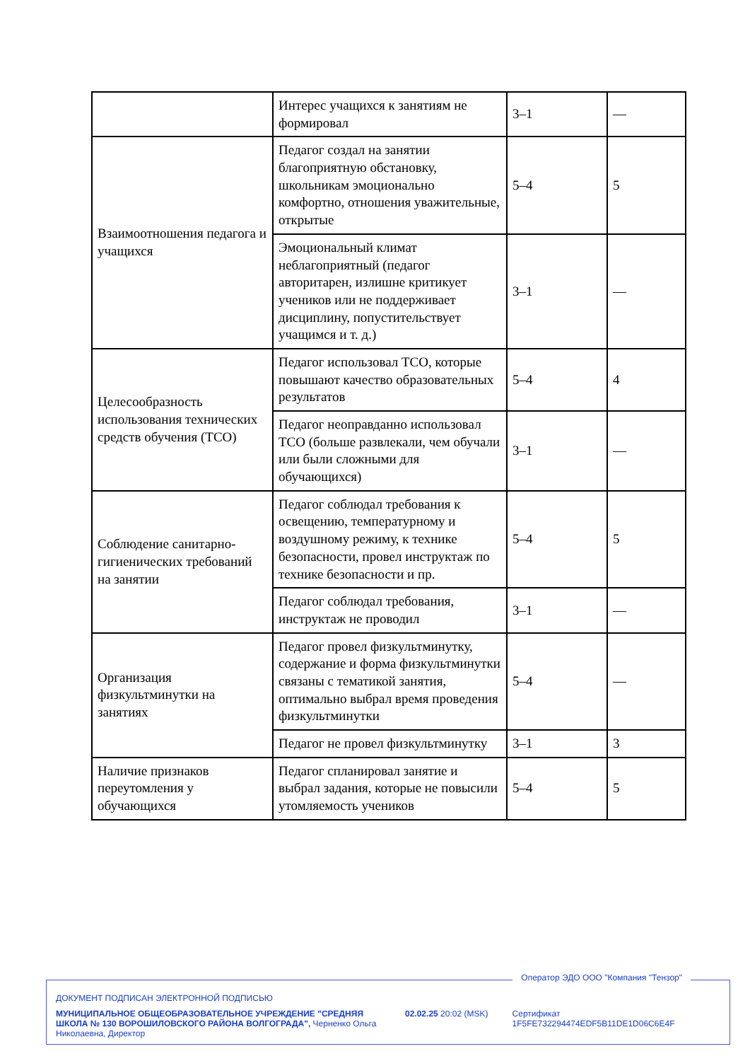| | Интерес учащихся к занятиям не формировал | 3–1 | — |
| Взаимоотношения педагога и учащихся | Педагог создал на занятии благоприятную обстановку, школьникам эмоционально комфортно, отношения уважительные, открытые | 5–4 | 5 |
| | Эмоциональный климат неблагоприятный (педагог авторитарен, излишне критикует учеников или не поддерживает дисциплину, попустительствует учащимся и т. д.) | 3–1 | — |
| Целесообразность использования технических средств обучения (ТСО) | Педагог использовал ТСО, которые повышают качество образовательных результатов | 5–4 | 4 |
| | Педагог неоправданно использовал ТСО (больше развлекали, чем обучали или были сложными для обучающихся) | 3–1 | — |
| Соблюдение санитарно-гигиенических требований на занятии | Педагог соблюдал требования к освещению, температурному и воздушному режиму, к технике безопасности, провел инструктаж по технике безопасности и пр. | 5–4 | 5 |
| | Педагог соблюдал требования, инструктаж не проводил | 3–1 | — |
| Организация физкультминутки на занятиях | Педагог провел физкультминутку, содержание и форма физкультминутки связаны с тематикой занятия, оптимально выбрал время проведения физкультминутки | 5–4 | — |
| | Педагог не провел физкультминутку | 3–1 | 3 |
| Наличие признаков переутомления у обучающихся | Педагог спланировал занятие и выбрал задания, которые не повысили утомляемость учеников | 5–4 | 5 |
Оператор ЭДО ООО "Компания "Тензор"
ДОКУМЕНТ ПОДПИСАН ЭЛЕКТРОННОЙ ПОДПИСЬЮ
МУНИЦИПАЛЬНОЕ ОБЩЕОБРАЗОВАТЕЛЬНОЕ УЧРЕЖДЕНИЕ "СРЕДНЯЯ ШКОЛА № 130 ВОРОШИЛОВСКОГО РАЙОНА ВОЛГОГРАДА", Черненко Ольга Николаевна, Директор
02.02.25 20:02 (MSK) Сертификат 1F5FE732294474EDF5B11DE1D06C6E4F